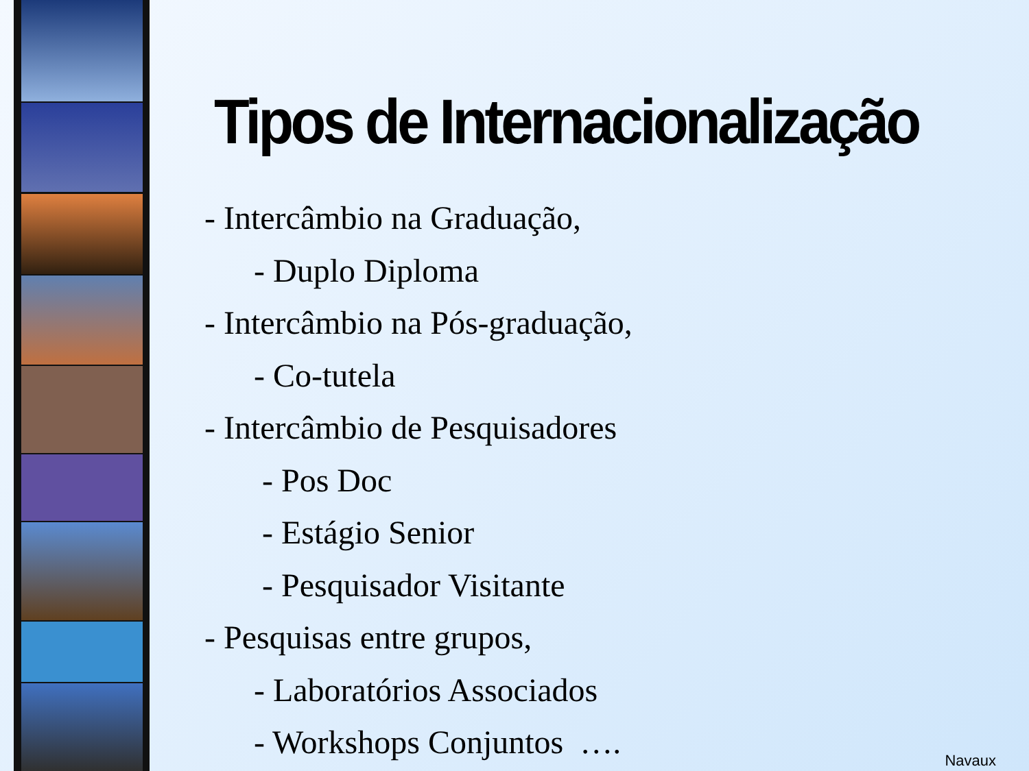Tipos de Internacionalização
- Intercâmbio na Graduação,
- Duplo Diploma
- Intercâmbio na Pós-graduação,
- Co-tutela
- Intercâmbio de Pesquisadores
- Pos Doc
- Estágio Senior
- Pesquisador Visitante
- Pesquisas entre grupos,
- Laboratórios Associados
- Workshops Conjuntos ….
Navaux